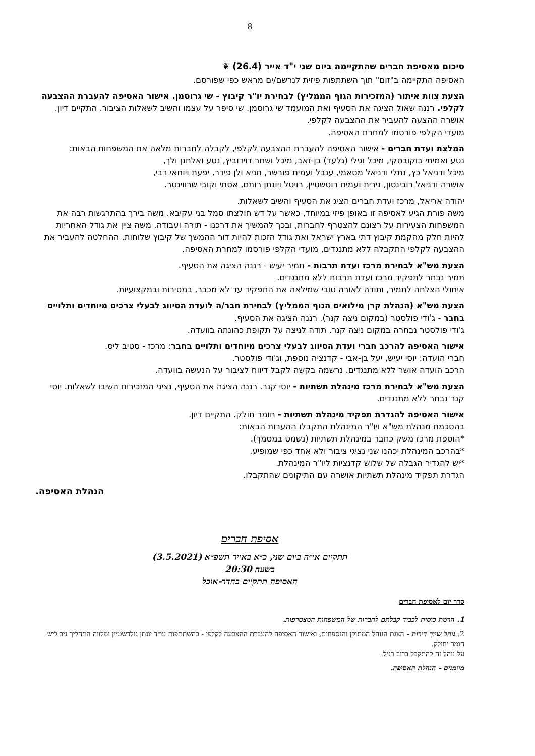8
סיכום מאסיפת חברים שהתקיימה ביום שני י"ד אייר (26.4) ❦
האסיפה התקיימה ב"זום" תוך השתתפות פיזית לנרשם/ים מראש כפי שפורסם.
הצעת צוות איתור (המזכירות הגוף הממליץ) לבחירת יו"ר קיבוץ - שי גרוסמן. אישור האסיפה להעברת ההצבעה לקלפי. רננה שאול הציגה את הסעיף ואת המועמד שי גרוסמן. שי סיפר על עצמו והשיב לשאלות הציבור. התקיים דיון. אושרה ההצעה להעביר את ההצבעה לקלפי.
מועדי הקלפי פורסמו למחרת האסיפה.
המלצת ועדת חברים - אישור האסיפה להעברת ההצבעה לקלפי, לקבלה לחברות מלאה את המשפחות הבאות:
נטע ואמיתי בוקובסקי, מיכל וגילי (גלעד) בן-זאב, מיכל ושחר דוידוביץ, נטע ואלחנן ולך,
מיכל ודניאל כץ, נתלי ודניאל מסאמי, ענבל ועמית פורשר, תניא ולן פידר, יפעת ויוחאי רבי,
אושרה ודניאל רובינסון, נירית ועמית רוטשטיין, רויטל ויונתן רותם, אסתי וקובי שרווינטר.
יהודה אריאל, מרכז ועדת חברים הציג את הסעיף והשיב לשאלות.
משה פורת הגיע לאסיפה זו באופן פיזי במיוחד, כאשר על דש חולצתו סמל בני עקיבא. משה בירך בהתרגשות רבה את המשפחות הצעירות על רצונם להצטרף לחברות, ובכך להמשיך את דרכנו - תורה ועבודה. משה ציין את גודל האחריות להיות חלק מהקמת קיבוץ דתי בארץ ישראל ואת גודל הזכות להיות דור ההמשך של קיבוץ שלוחות. ההחלטה להעביר את ההצבעה לקלפי התקבלה ללא מתנגדים, מועדי הקלפי פורסמו למחרת האסיפה.
הצעת מש"א לבחירת מרכז ועדת תרבות - תמיר יעיש - רננה הציגה את הסעיף.
תמיר נבחר לתפקיד מרכז ועדת תרבות ללא מתנגדים.
איחולי הצלחה לתמיר, ותודה לאורה טובי שמילאה את התפקיד עד לא מכבר, במסירות ובמקצועיות.
הצעת מש"א (הנהלת קרן מילואים הגוף הממליץ) לבחירת חבר/ה לועדת הסיווג לבעלי צרכים מיוחדים ותלויים בחבר - ג'ודי פולסטר (במקום ניצה קנר). רננה הציגה את הסעיף.
ג'ודי פולסטר נבחרה במקום ניצה קנר. תודה לניצה על תקופת כהונתה בוועדה.
אישור האסיפה להרכב חברי ועדת הסיווג לבעלי צרכים מיוחדים ותלויים בחבר: מרכז - סטיב ליס.
חברי הועדה: יוסי יעיש, יעל בן-אבי - קדנציה נוספת, וג'ודי פולסטר.
הרכב הועדה אושר ללא מתנגדים. נרשמה בקשה לקבל דיווח לציבור על הנעשה בוועדה.
הצעת מש"א לבחירת מרכז מינהלת תשתיות - יוסי קנר. רננה הציגה את הסעיף, נציגי המזכירות השיבו לשאלות. יוסי קנר נבחר ללא מתנגדים.
אישור האסיפה להגדרת תפקיד מינהלת תשתיות - חומר חולק. התקיים דיון.
בהסכמת מנהלת מש"א ויו"ר המינהלת התקבלו ההערות הבאות:
*הוספת מרכז משק כחבר במינהלת תשתיות (נשמט במסמך).
*בהרכב המינהלת יכהנו שני נציגי ציבור ולא אחד כפי שמופיע.
*יש להגדיר הגבלה של שלוש קדנציות ליו"ר המינהלת.
הגדרת תפקיד מינהלת תשתיות אושרה עם התיקונים שהתקבלו.
הנהלת האסיפה.
אסיפת חברים
תתקיים אי״ה ביום שני, כ״א באייר תשפ״א (3.5.2021)
בשעה 20:30
האסיפה תתקיים בחדר-אוכל
סדר יום לאסיפת חברים
1. הרמת כוסית לכבוד קבלתם לחברות של המשפחות המצטרפות.
2. נוהל שיוך דירות - הצגת הנוהל המתוקן והנספחים, ואישור האסיפה להעברת ההצבעה לקלפי - בהשתתפות עו״ד יונתן גולדשטיין ומלווה התהליך ניב ליש. חומר יחולק.
על נוהל זה להתקבל ברוב רגיל.
מוזמנים - הנהלת האסיפה.